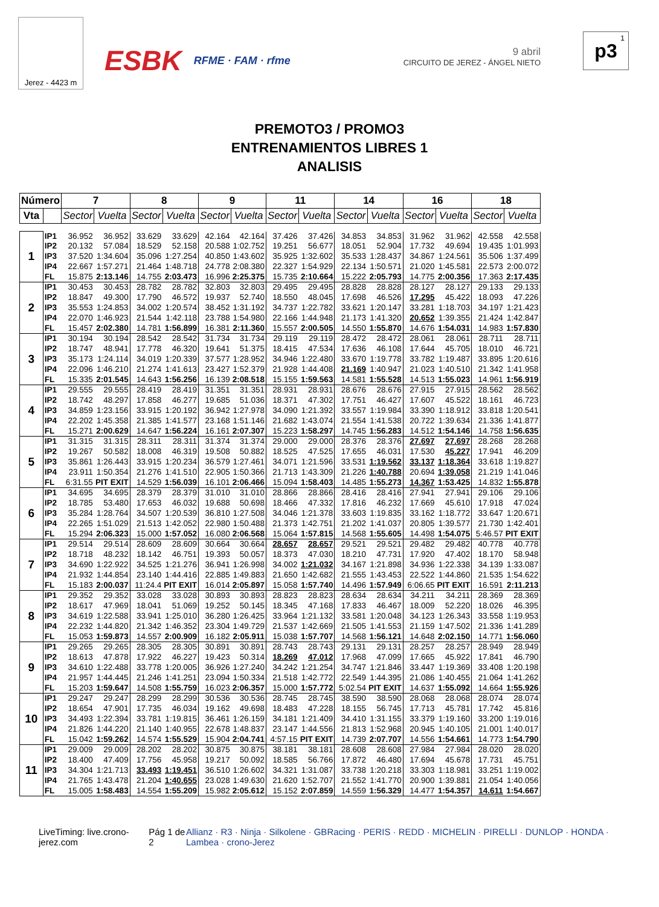Jerez - 4423 m
ESBK
RFME · FAM · rfme
9 abril
CIRCUITO DE JEREZ - ÁNGEL NIETO
1 p3
PREMOTO3 / PROMO3
ENTRENAMIENTOS LIBRES 1
ANALISIS
| Número | | 7 | | 8 | | 9 | | 11 | | 14 | | 16 | | 18 | |
| --- | --- | --- | --- | --- | --- | --- | --- | --- | --- | --- | --- | --- | --- | --- | --- |
| Vta | | Sector | Vuelta | Sector | Vuelta | Sector | Vuelta | Sector | Vuelta | Sector | Vuelta | Sector | Vuelta | Sector | Vuelta |
| 1 | IP1 | 36.952 | 36.952 | 33.629 | 33.629 | 42.164 | 42.164 | 37.426 | 37.426 | 34.853 | 34.853 | 31.962 | 31.962 | 42.558 | 42.558 |
| | IP2 | 20.132 | 57.084 | 18.529 | 52.158 | 20.588 | 1:02.752 | 19.251 | 56.677 | 18.051 | 52.904 | 17.732 | 49.694 | 19.435 | 1:01.993 |
| | IP3 | 37.520 | 1:34.604 | 35.096 | 1:27.254 | 40.850 | 1:43.602 | 35.925 | 1:32.602 | 35.533 | 1:28.437 | 34.867 | 1:24.561 | 35.506 | 1:37.499 |
| | IP4 | 22.667 | 1:57.271 | 21.464 | 1:48.718 | 24.778 | 2:08.380 | 22.327 | 1:54.929 | 22.134 | 1:50.571 | 21.020 | 1:45.581 | 22.573 | 2:00.072 |
| | FL | 15.875 | 2:13.146 | 14.755 | 2:03.473 | 16.996 | 2:25.375 | 15.735 | 2:10.664 | 15.222 | 2:05.793 | 14.775 | 2:00.356 | 17.363 | 2:17.435 |
| 2 | IP1 | 30.453 | 30.453 | 28.782 | 28.782 | 32.803 | 32.803 | 29.495 | 29.495 | 28.828 | 28.828 | 28.127 | 28.127 | 29.133 | 29.133 |
| | IP2 | 18.847 | 49.300 | 17.790 | 46.572 | 19.937 | 52.740 | 18.550 | 48.045 | 17.698 | 46.526 | 17.295 | 45.422 | 18.093 | 47.226 |
| | IP3 | 35.553 | 1:24.853 | 34.002 | 1:20.574 | 38.452 | 1:31.192 | 34.737 | 1:22.782 | 33.621 | 1:20.147 | 33.281 | 1:18.703 | 34.197 | 1:21.423 |
| | IP4 | 22.070 | 1:46.923 | 21.544 | 1:42.118 | 23.788 | 1:54.980 | 22.166 | 1:44.948 | 21.173 | 1:41.320 | 20.652 | 1:39.355 | 21.424 | 1:42.847 |
| | FL | 15.457 | 2:02.380 | 14.781 | 1:56.899 | 16.381 | 2:11.360 | 15.557 | 2:00.505 | 14.550 | 1:55.870 | 14.676 | 1:54.031 | 14.983 | 1:57.830 |
| 3 | IP1 | 30.194 | 30.194 | 28.542 | 28.542 | 31.734 | 31.734 | 29.119 | 29.119 | 28.472 | 28.472 | 28.061 | 28.061 | 28.711 | 28.711 |
| | IP2 | 18.747 | 48.941 | 17.778 | 46.320 | 19.641 | 51.375 | 18.415 | 47.534 | 17.636 | 46.108 | 17.644 | 45.705 | 18.010 | 46.721 |
| | IP3 | 35.173 | 1:24.114 | 34.019 | 1:20.339 | 37.577 | 1:28.952 | 34.946 | 1:22.480 | 33.670 | 1:19.778 | 33.782 | 1:19.487 | 33.895 | 1:20.616 |
| | IP4 | 22.096 | 1:46.210 | 21.274 | 1:41.613 | 23.427 | 1:52.379 | 21.928 | 1:44.408 | 21.169 | 1:40.947 | 21.023 | 1:40.510 | 21.342 | 1:41.958 |
| | FL | 15.335 | 2:01.545 | 14.643 | 1:56.256 | 16.139 | 2:08.518 | 15.155 | 1:59.563 | 14.581 | 1:55.528 | 14.513 | 1:55.023 | 14.961 | 1:56.919 |
| 4 | IP1 | 29.555 | 29.555 | 28.419 | 28.419 | 31.351 | 31.351 | 28.931 | 28.931 | 28.676 | 28.676 | 27.915 | 27.915 | 28.562 | 28.562 |
| | IP2 | 18.742 | 48.297 | 17.858 | 46.277 | 19.685 | 51.036 | 18.371 | 47.302 | 17.751 | 46.427 | 17.607 | 45.522 | 18.161 | 46.723 |
| | IP3 | 34.859 | 1:23.156 | 33.915 | 1:20.192 | 36.942 | 1:27.978 | 34.090 | 1:21.392 | 33.557 | 1:19.984 | 33.390 | 1:18.912 | 33.818 | 1:20.541 |
| | IP4 | 22.202 | 1:45.358 | 21.385 | 1:41.577 | 23.168 | 1:51.146 | 21.682 | 1:43.074 | 21.554 | 1:41.538 | 20.722 | 1:39.634 | 21.336 | 1:41.877 |
| | FL | 15.271 | 2:00.629 | 14.647 | 1:56.224 | 16.161 | 2:07.307 | 15.223 | 1:58.297 | 14.745 | 1:56.283 | 14.512 | 1:54.146 | 14.758 | 1:56.635 |
| 5 | IP1 | 31.315 | 31.315 | 28.311 | 28.311 | 31.374 | 31.374 | 29.000 | 29.000 | 28.376 | 28.376 | 27.697 | 27.697 | 28.268 | 28.268 |
| | IP2 | 19.267 | 50.582 | 18.008 | 46.319 | 19.508 | 50.882 | 18.525 | 47.525 | 17.655 | 46.031 | 17.530 | 45.227 | 17.941 | 46.209 |
| | IP3 | 35.861 | 1:26.443 | 33.915 | 1:20.234 | 36.579 | 1:27.461 | 34.071 | 1:21.596 | 33.531 | 1:19.562 | 33.137 | 1:18.364 | 33.618 | 1:19.827 |
| | IP4 | 23.911 | 1:50.354 | 21.276 | 1:41.510 | 22.905 | 1:50.366 | 21.713 | 1:43.309 | 21.226 | 1:40.788 | 20.694 | 1:39.058 | 21.219 | 1:41.046 |
| | FL | 6:31.55 | PIT EXIT | 14.529 | 1:56.039 | 16.101 | 2:06.466 | 15.094 | 1:58.403 | 14.485 | 1:55.273 | 14.367 | 1:53.425 | 14.832 | 1:55.878 |
| 6 | IP1 | 34.695 | 34.695 | 28.379 | 28.379 | 31.010 | 31.010 | 28.866 | 28.866 | 28.416 | 28.416 | 27.941 | 27.941 | 29.106 | 29.106 |
| | IP2 | 18.785 | 53.480 | 17.653 | 46.032 | 19.688 | 50.698 | 18.466 | 47.332 | 17.816 | 46.232 | 17.669 | 45.610 | 17.918 | 47.024 |
| | IP3 | 35.284 | 1:28.764 | 34.507 | 1:20.539 | 36.810 | 1:27.508 | 34.046 | 1:21.378 | 33.603 | 1:19.835 | 33.162 | 1:18.772 | 33.647 | 1:20.671 |
| | IP4 | 22.265 | 1:51.029 | 21.513 | 1:42.052 | 22.980 | 1:50.488 | 21.373 | 1:42.751 | 21.202 | 1:41.037 | 20.805 | 1:39.577 | 21.730 | 1:42.401 |
| | FL | 15.294 | 2:06.323 | 15.000 | 1:57.052 | 16.080 | 2:06.568 | 15.064 | 1:57.815 | 14.568 | 1:55.605 | 14.498 | 1:54.075 | 5:46.57 | PIT EXIT |
| 7 | IP1 | 29.514 | 29.514 | 28.609 | 28.609 | 30.664 | 30.664 | 28.657 | 28.657 | 29.521 | 29.521 | 29.482 | 29.482 | 40.778 | 40.778 |
| | IP2 | 18.718 | 48.232 | 18.142 | 46.751 | 19.393 | 50.057 | 18.373 | 47.030 | 18.210 | 47.731 | 17.920 | 47.402 | 18.170 | 58.948 |
| | IP3 | 34.690 | 1:22.922 | 34.525 | 1:21.276 | 36.941 | 1:26.998 | 34.002 | 1:21.032 | 34.167 | 1:21.898 | 34.936 | 1:22.338 | 34.139 | 1:33.087 |
| | IP4 | 21.932 | 1:44.854 | 23.140 | 1:44.416 | 22.885 | 1:49.883 | 21.650 | 1:42.682 | 21.555 | 1:43.453 | 22.522 | 1:44.860 | 21.535 | 1:54.622 |
| | FL | 15.183 | 2:00.037 | 11:24.4 | PIT EXIT | 16.014 | 2:05.897 | 15.058 | 1:57.740 | 14.496 | 1:57.949 | 6:06.65 | PIT EXIT | 16.591 | 2:11.213 |
| 8 | IP1 | 29.352 | 29.352 | 33.028 | 33.028 | 30.893 | 30.893 | 28.823 | 28.823 | 28.634 | 28.634 | 34.211 | 34.211 | 28.369 | 28.369 |
| | IP2 | 18.617 | 47.969 | 18.041 | 51.069 | 19.252 | 50.145 | 18.345 | 47.168 | 17.833 | 46.467 | 18.009 | 52.220 | 18.026 | 46.395 |
| | IP3 | 34.619 | 1:22.588 | 33.941 | 1:25.010 | 36.280 | 1:26.425 | 33.964 | 1:21.132 | 33.581 | 1:20.048 | 34.123 | 1:26.343 | 33.558 | 1:19.953 |
| | IP4 | 22.232 | 1:44.820 | 21.342 | 1:46.352 | 23.304 | 1:49.729 | 21.537 | 1:42.669 | 21.505 | 1:41.553 | 21.159 | 1:47.502 | 21.336 | 1:41.289 |
| | FL | 15.053 | 1:59.873 | 14.557 | 2:00.909 | 16.182 | 2:05.911 | 15.038 | 1:57.707 | 14.568 | 1:56.121 | 14.648 | 2:02.150 | 14.771 | 1:56.060 |
| 9 | IP1 | 29.265 | 29.265 | 28.305 | 28.305 | 30.891 | 30.891 | 28.743 | 28.743 | 29.131 | 29.131 | 28.257 | 28.257 | 28.949 | 28.949 |
| | IP2 | 18.613 | 47.878 | 17.922 | 46.227 | 19.423 | 50.314 | 18.269 | 47.012 | 17.968 | 47.099 | 17.665 | 45.922 | 17.841 | 46.790 |
| | IP3 | 34.610 | 1:22.488 | 33.778 | 1:20.005 | 36.926 | 1:27.240 | 34.242 | 1:21.254 | 34.747 | 1:21.846 | 33.447 | 1:19.369 | 33.408 | 1:20.198 |
| | IP4 | 21.957 | 1:44.445 | 21.246 | 1:41.251 | 23.094 | 1:50.334 | 21.518 | 1:42.772 | 22.549 | 1:44.395 | 21.086 | 1:40.455 | 21.064 | 1:41.262 |
| | FL | 15.203 | 1:59.647 | 14.508 | 1:55.759 | 16.023 | 2:06.357 | 15.000 | 1:57.772 | 5:02.54 | PIT EXIT | 14.637 | 1:55.092 | 14.664 | 1:55.926 |
| 10 | IP1 | 29.247 | 29.247 | 28.299 | 28.299 | 30.536 | 30.536 | 28.745 | 28.745 | 38.590 | 38.590 | 28.068 | 28.068 | 28.074 | 28.074 |
| | IP2 | 18.654 | 47.901 | 17.735 | 46.034 | 19.162 | 49.698 | 18.483 | 47.228 | 18.155 | 56.745 | 17.713 | 45.781 | 17.742 | 45.816 |
| | IP3 | 34.493 | 1:22.394 | 33.781 | 1:19.815 | 36.461 | 1:26.159 | 34.181 | 1:21.409 | 34.410 | 1:31.155 | 33.379 | 1:19.160 | 33.200 | 1:19.016 |
| | IP4 | 21.826 | 1:44.220 | 21.140 | 1:40.955 | 22.678 | 1:48.837 | 23.147 | 1:44.556 | 21.813 | 1:52.968 | 20.945 | 1:40.105 | 21.001 | 1:40.017 |
| | FL | 15.042 | 1:59.262 | 14.574 | 1:55.529 | 15.904 | 2:04.741 | 4:57.15 | PIT EXIT | 14.739 | 2:07.707 | 14.556 | 1:54.661 | 14.773 | 1:54.790 |
| 11 | IP1 | 29.009 | 29.009 | 28.202 | 28.202 | 30.875 | 30.875 | 38.181 | 38.181 | 28.608 | 28.608 | 27.984 | 27.984 | 28.020 | 28.020 |
| | IP2 | 18.400 | 47.409 | 17.756 | 45.958 | 19.217 | 50.092 | 18.585 | 56.766 | 17.872 | 46.480 | 17.694 | 45.678 | 17.731 | 45.751 |
| | IP3 | 34.304 | 1:21.713 | 33.493 | 1:19.451 | 36.510 | 1:26.602 | 34.321 | 1:31.087 | 33.738 | 1:20.218 | 33.303 | 1:18.981 | 33.251 | 1:19.002 |
| | IP4 | 21.765 | 1:43.478 | 21.204 | 1:40.655 | 23.028 | 1:49.630 | 21.620 | 1:52.707 | 21.552 | 1:41.770 | 20.900 | 1:39.881 | 21.054 | 1:40.056 |
| | FL | 15.005 | 1:58.483 | 14.554 | 1:55.209 | 15.982 | 2:05.612 | 15.152 | 2:07.859 | 14.559 | 1:56.329 | 14.477 | 1:54.357 | 14.611 | 1:54.667 |
LiveTiming: live.crono-jerez.com
Pág 1 de 2 Allianz · R3 · Ninja · Silkolene · GBRacing · PERIS · REDD · MICHELIN · PIRELLI · DUNLOP · HONDA · Lambea · crono-Jerez